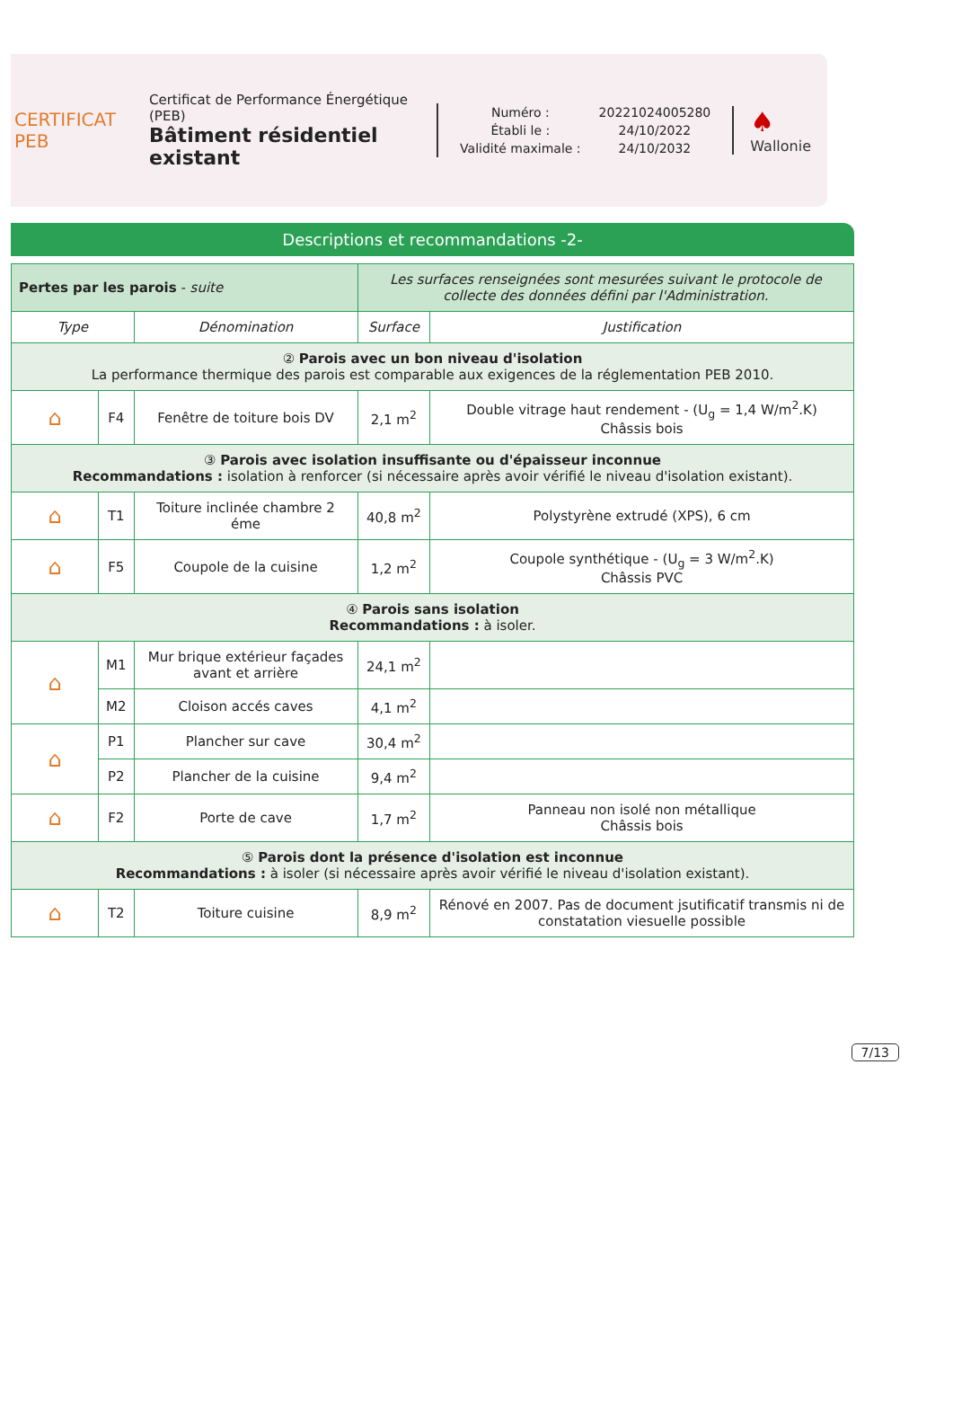CERTIFICAT
PEB
Certificat de Performance Énergétique (PEB)
Bâtiment résidentiel existant
| Numéro : | 20221024005280 |
| Établi le : | 24/10/2022 |
| Validité maximale : | 24/10/2032 |
♠
Wallonie
Descriptions et recommandations -2-
| Pertes par les parois - suite | | | Les surfaces renseignées sont mesurées suivant le protocole de collecte des données défini par l'Administration. | |
| Type | | Dénomination | Surface | Justification |
| ② Parois avec un bon niveau d'isolation La performance thermique des parois est comparable aux exigences de la réglementation PEB 2010. | | | | |
| ⌂ | F4 | Fenêtre de toiture bois DV | 2,1 m<sup>2</sup> | Double vitrage haut rendement - (U<sub>g</sub> = 1,4 W/m<sup>2</sup>.K) Châssis bois |
| ③ Parois avec isolation insuffisante ou d'épaisseur inconnue Recommandations : isolation à renforcer (si nécessaire après avoir vérifié le niveau d'isolation existant). | | | | |
| ⌂ | T1 | Toiture inclinée chambre 2 éme | 40,8 m<sup>2</sup> | Polystyrène extrudé (XPS), 6 cm |
| ⌂ | F5 | Coupole de la cuisine | 1,2 m<sup>2</sup> | Coupole synthétique - (U<sub>g</sub> = 3 W/m<sup>2</sup>.K) Châssis PVC |
| ④ Parois sans isolation Recommandations : à isoler. | | | | |
| ⌂ | M1 | Mur brique extérieur façades avant et arrière | 24,1 m<sup>2</sup> | |
| | M2 | Cloison accés caves | 4,1 m<sup>2</sup> | |
| ⌂ | P1 | Plancher sur cave | 30,4 m<sup>2</sup> | |
| | P2 | Plancher de la cuisine | 9,4 m<sup>2</sup> | |
| ⌂ | F2 | Porte de cave | 1,7 m<sup>2</sup> | Panneau non isolé non métallique Châssis bois |
| ⑤ Parois dont la présence d'isolation est inconnue Recommandations : à isoler (si nécessaire après avoir vérifié le niveau d'isolation existant). | | | | |
| ⌂ | T2 | Toiture cuisine | 8,9 m<sup>2</sup> | Rénové en 2007. Pas de document jsutificatif transmis ni de constatation viesuelle possible |
7/13